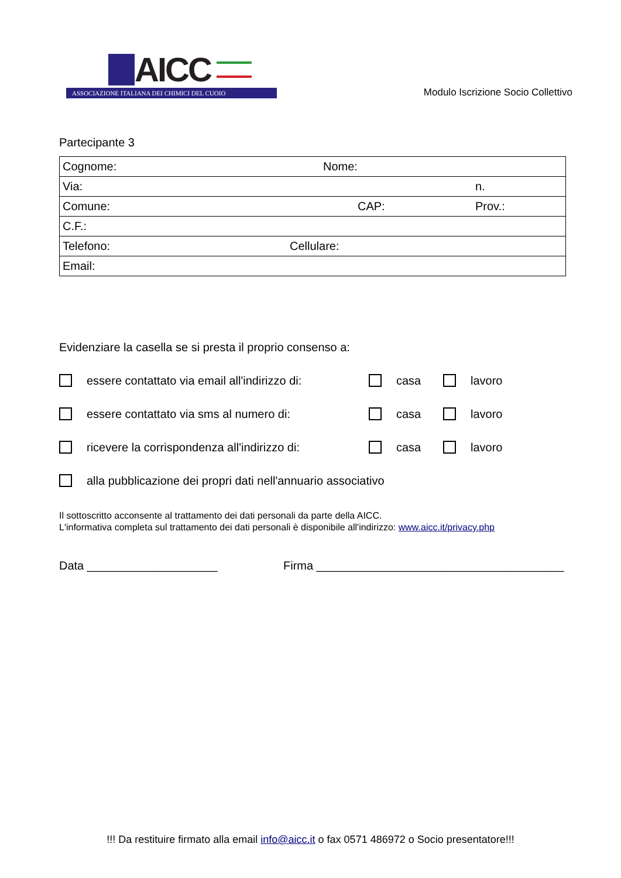AICC
ASSOCIAZIONE ITALIANA DEI CHIMICI DEL CUOIO
Modulo Iscrizione Socio Collettivo
Partecipante 3
| Cognome: Nome: |
| Via: n. |
| Comune: CAP: Prov.: |
| C.F.: |
| Telefono: Cellulare: |
| Email: |
Evidenziare la casella se si presta il proprio consenso a:
essere contattato via email all'indirizzo di: casa lavoro
essere contattato via sms al numero di: casa lavoro
ricevere la corrispondenza all'indirizzo di: casa lavoro
alla pubblicazione dei propri dati nell'annuario associativo
Il sottoscritto acconsente al trattamento dei dati personali da parte della AICC.
L'informativa completa sul trattamento dei dati personali è disponibile all'indirizzo: www.aicc.it/privacy.php
Data ____________________ Firma ______________________________________
!!! Da restituire firmato alla email info@aicc.it o fax 0571 486972 o Socio presentatore!!!